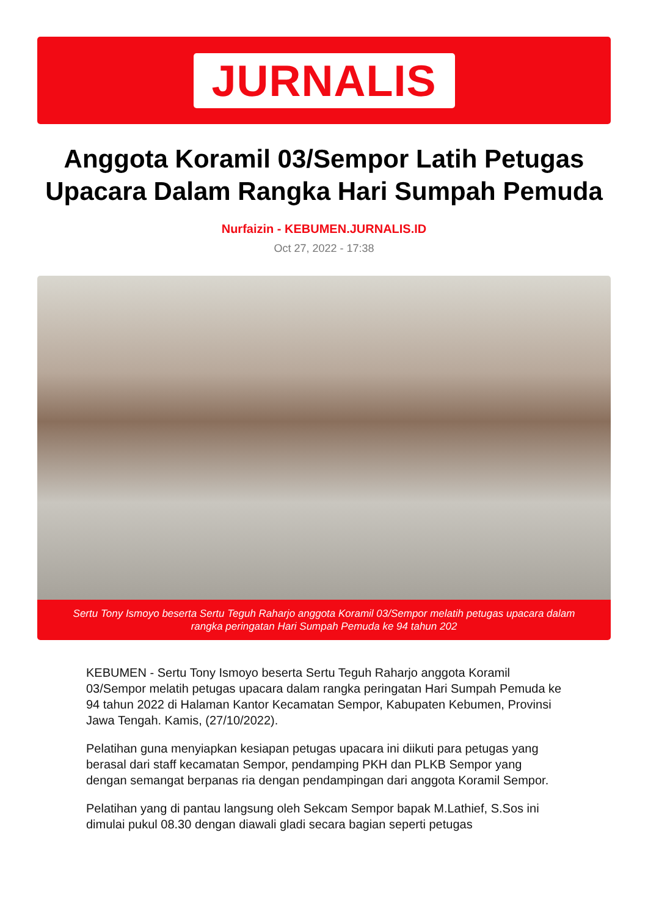JURNALIS
Anggota Koramil 03/Sempor Latih Petugas Upacara Dalam Rangka Hari Sumpah Pemuda
Nurfaizin - KEBUMEN.JURNALIS.ID
Oct 27, 2022 - 17:38
Sertu Tony Ismoyo beserta Sertu Teguh Raharjo anggota Koramil 03/Sempor melatih petugas upacara dalam rangka peringatan Hari Sumpah Pemuda ke 94 tahun 202
KEBUMEN - Sertu Tony Ismoyo beserta Sertu Teguh Raharjo anggota Koramil 03/Sempor melatih petugas upacara dalam rangka peringatan Hari Sumpah Pemuda ke 94 tahun 2022 di Halaman Kantor Kecamatan Sempor, Kabupaten Kebumen, Provinsi Jawa Tengah. Kamis, (27/10/2022).
Pelatihan guna menyiapkan kesiapan petugas upacara ini diikuti para petugas yang berasal dari staff kecamatan Sempor, pendamping PKH dan PLKB Sempor yang dengan semangat berpanas ria dengan pendampingan dari anggota Koramil Sempor.
Pelatihan yang di pantau langsung oleh Sekcam Sempor bapak M.Lathief, S.Sos ini dimulai pukul 08.30 dengan diawali gladi secara bagian seperti petugas